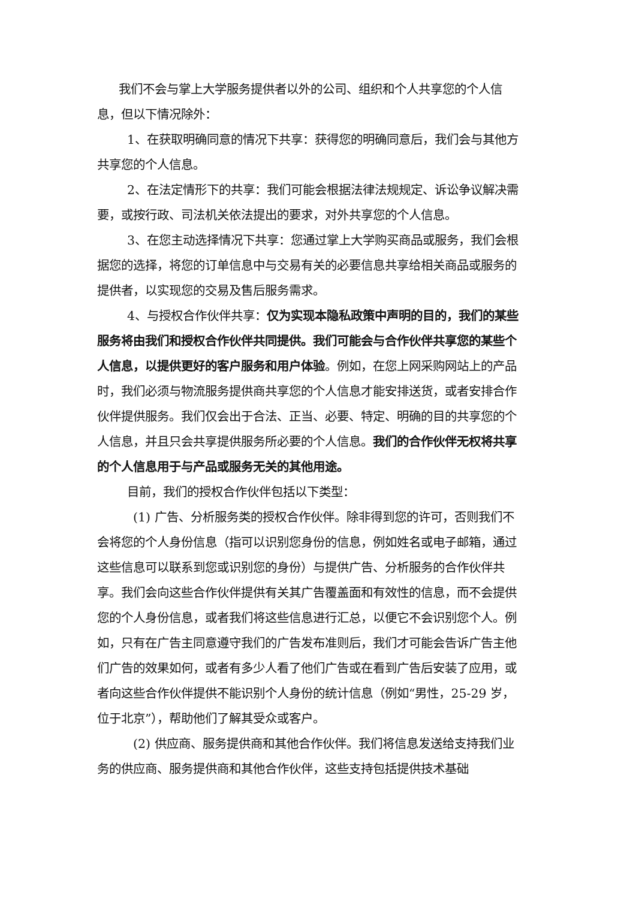我们不会与掌上大学服务提供者以外的公司、组织和个人共享您的个人信息，但以下情况除外：
1、在获取明确同意的情况下共享：获得您的明确同意后，我们会与其他方共享您的个人信息。
2、在法定情形下的共享：我们可能会根据法律法规规定、诉讼争议解决需要，或按行政、司法机关依法提出的要求，对外共享您的个人信息。
3、在您主动选择情况下共享：您通过掌上大学购买商品或服务，我们会根据您的选择，将您的订单信息中与交易有关的必要信息共享给相关商品或服务的提供者，以实现您的交易及售后服务需求。
4、与授权合作伙伴共享：仅为实现本隐私政策中声明的目的，我们的某些服务将由我们和授权合作伙伴共同提供。我们可能会与合作伙伴共享您的某些个人信息，以提供更好的客户服务和用户体验。例如，在您上网采购网站上的产品时，我们必须与物流服务提供商共享您的个人信息才能安排送货，或者安排合作伙伴提供服务。我们仅会出于合法、正当、必要、特定、明确的目的共享您的个人信息，并且只会共享提供服务所必要的个人信息。我们的合作伙伴无权将共享的个人信息用于与产品或服务无关的其他用途。
目前，我们的授权合作伙伴包括以下类型：
(1) 广告、分析服务类的授权合作伙伴。除非得到您的许可，否则我们不会将您的个人身份信息（指可以识别您身份的信息，例如姓名或电子邮箱，通过这些信息可以联系到您或识别您的身份）与提供广告、分析服务的合作伙伴共享。我们会向这些合作伙伴提供有关其广告覆盖面和有效性的信息，而不会提供您的个人身份信息，或者我们将这些信息进行汇总，以便它不会识别您个人。例如，只有在广告主同意遵守我们的广告发布准则后，我们才可能会告诉广告主他们广告的效果如何，或者有多少人看了他们广告或在看到广告后安装了应用，或者向这些合作伙伴提供不能识别个人身份的统计信息（例如“男性，25-29 岁，位于北京”），帮助他们了解其受众或客户。
(2) 供应商、服务提供商和其他合作伙伴。我们将信息发送给支持我们业务的供应商、服务提供商和其他合作伙伴，这些支持包括提供技术基础